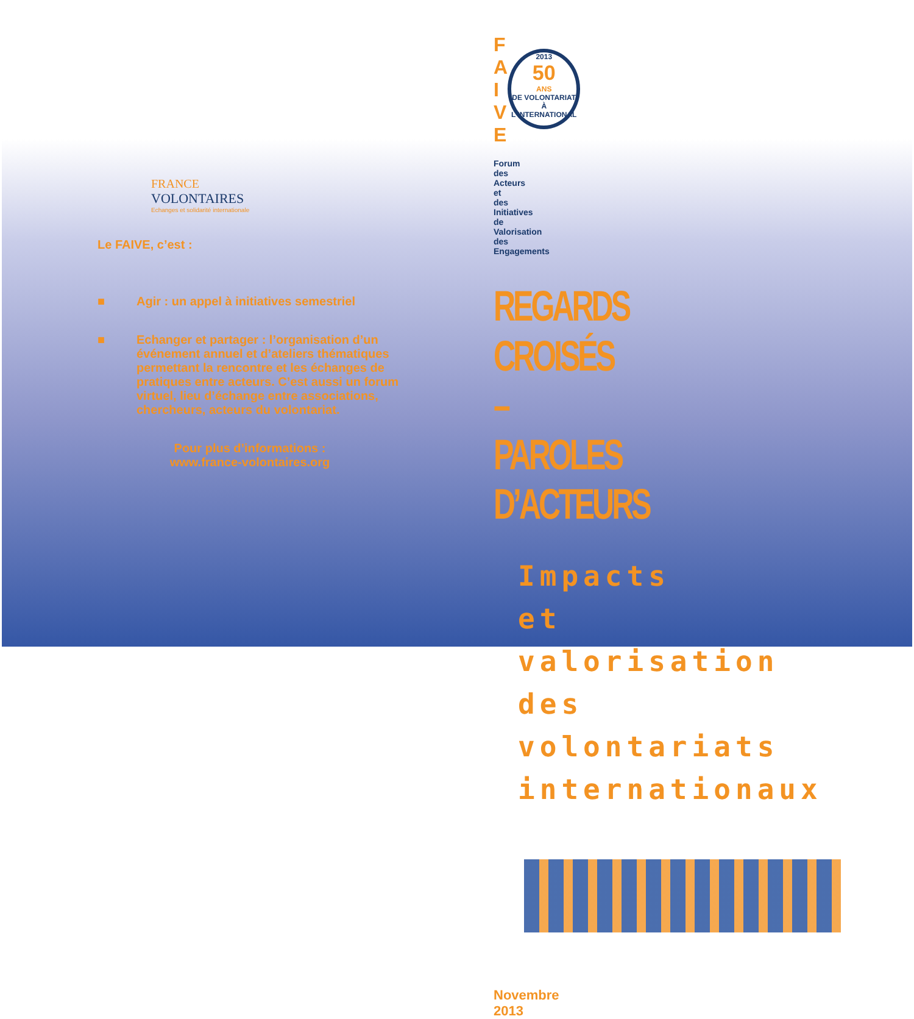FRANCE
VOLONTAIRES
Echanges et solidarité internationale
Le FAIVE, c’est :
■ Agir : un appel à initiatives semestriel
■ Echanger et partager : l’organisation d’un événement annuel et d’ateliers thématiques permettant la rencontre et les échanges de pratiques entre acteurs. C’est aussi un forum virtuel, lieu d’échange entre associations, chercheurs, acteurs du volontariat.
Pour plus d’informations :
www.france-volontaires.org
F
A
I
V
E
2013
50
ANS
DE VOLONTARIAT À L'INTERNATIONAL
Forum des Acteurs et des Initiatives
de Valorisation des Engagements
REGARDS CROISÉS – PAROLES D’ACTEURS
Impacts et valorisation des volontariats internationaux
Novembre 2013